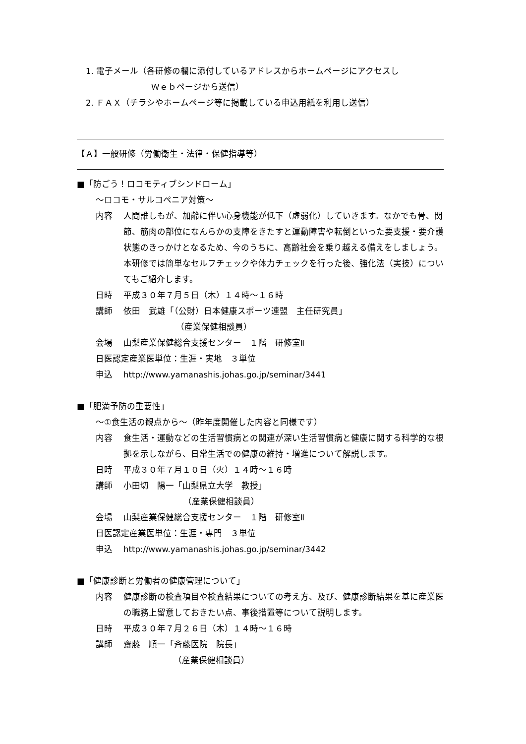1. 電子メール（各研修の欄に添付しているアドレスからホームページにアクセスし
Ｗｅｂページから送信）
2. ＦＡＸ（チラシやホームページ等に掲載している申込用紙を利用し送信）
【Ａ】一般研修（労働衛生・法律・保健指導等）
■「防ごう！ロコモティブシンドローム」
～ロコモ・サルコペニア対策～
内容 人間誰しもが、加齢に伴い心身機能が低下（虚弱化）していきます。なかでも骨、関節、筋肉の部位になんらかの支障をきたすと運動障害や転倒といった要支援・要介護状態のきっかけとなるため、今のうちに、高齢社会を乗り越える備えをしましょう。本研修では簡単なセルフチェックや体力チェックを行った後、強化法（実技）についてもご紹介します。
日時 平成３０年７月５日（木）１４時～１６時
講師 依田　武雄「（公財）日本健康スポーツ連盟　主任研究員」
（産業保健相談員）
会場 山梨産業保健総合支援センター　１階　研修室Ⅱ
日医認定産業医単位：生涯・実地　３単位
申込 http://www.yamanashis.johas.go.jp/seminar/3441
■「肥満予防の重要性」
～①食生活の観点から～（昨年度開催した内容と同様です）
内容 食生活・運動などの生活習慣病との関連が深い生活習慣病と健康に関する科学的な根拠を示しながら、日常生活での健康の維持・増進について解説します。
日時 平成３０年７月１０日（火）１４時～１６時
講師 小田切　陽一「山梨県立大学　教授」
（産業保健相談員）
会場 山梨産業保健総合支援センター　１階　研修室Ⅱ
日医認定産業医単位：生涯・専門　３単位
申込 http://www.yamanashis.johas.go.jp/seminar/3442
■「健康診断と労働者の健康管理について」
内容 健康診断の検査項目や検査結果についての考え方、及び、健康診断結果を基に産業医の職務上留意しておきたい点、事後措置等について説明します。
日時 平成３０年７月２６日（木）１４時～１６時
講師 齋藤　順一「斉藤医院　院長」
（産業保健相談員）